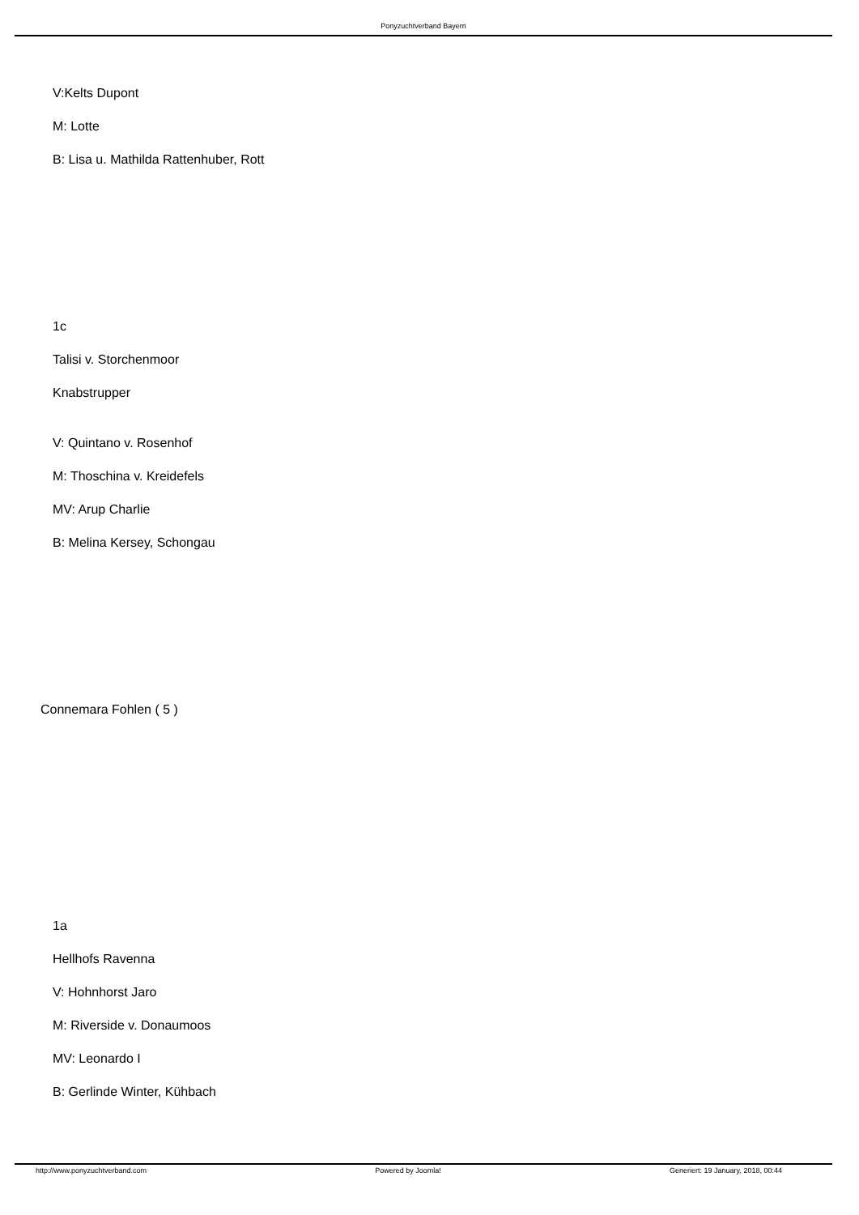Ponyzuchtverband Bayern
V:Kelts Dupont
M: Lotte
B: Lisa u. Mathilda Rattenhuber, Rott
1c
Talisi v. Storchenmoor
Knabstrupper
V: Quintano v. Rosenhof
M: Thoschina v. Kreidefels
MV: Arup Charlie
B: Melina Kersey, Schongau
Connemara Fohlen ( 5 )
1a
Hellhofs Ravenna
V: Hohnhorst Jaro
M: Riverside v. Donaumoos
MV: Leonardo I
B: Gerlinde Winter, Kühbach
http://www.ponyzuchtverband.com Powered by Joomla! Generiert: 19 January, 2018, 00:44